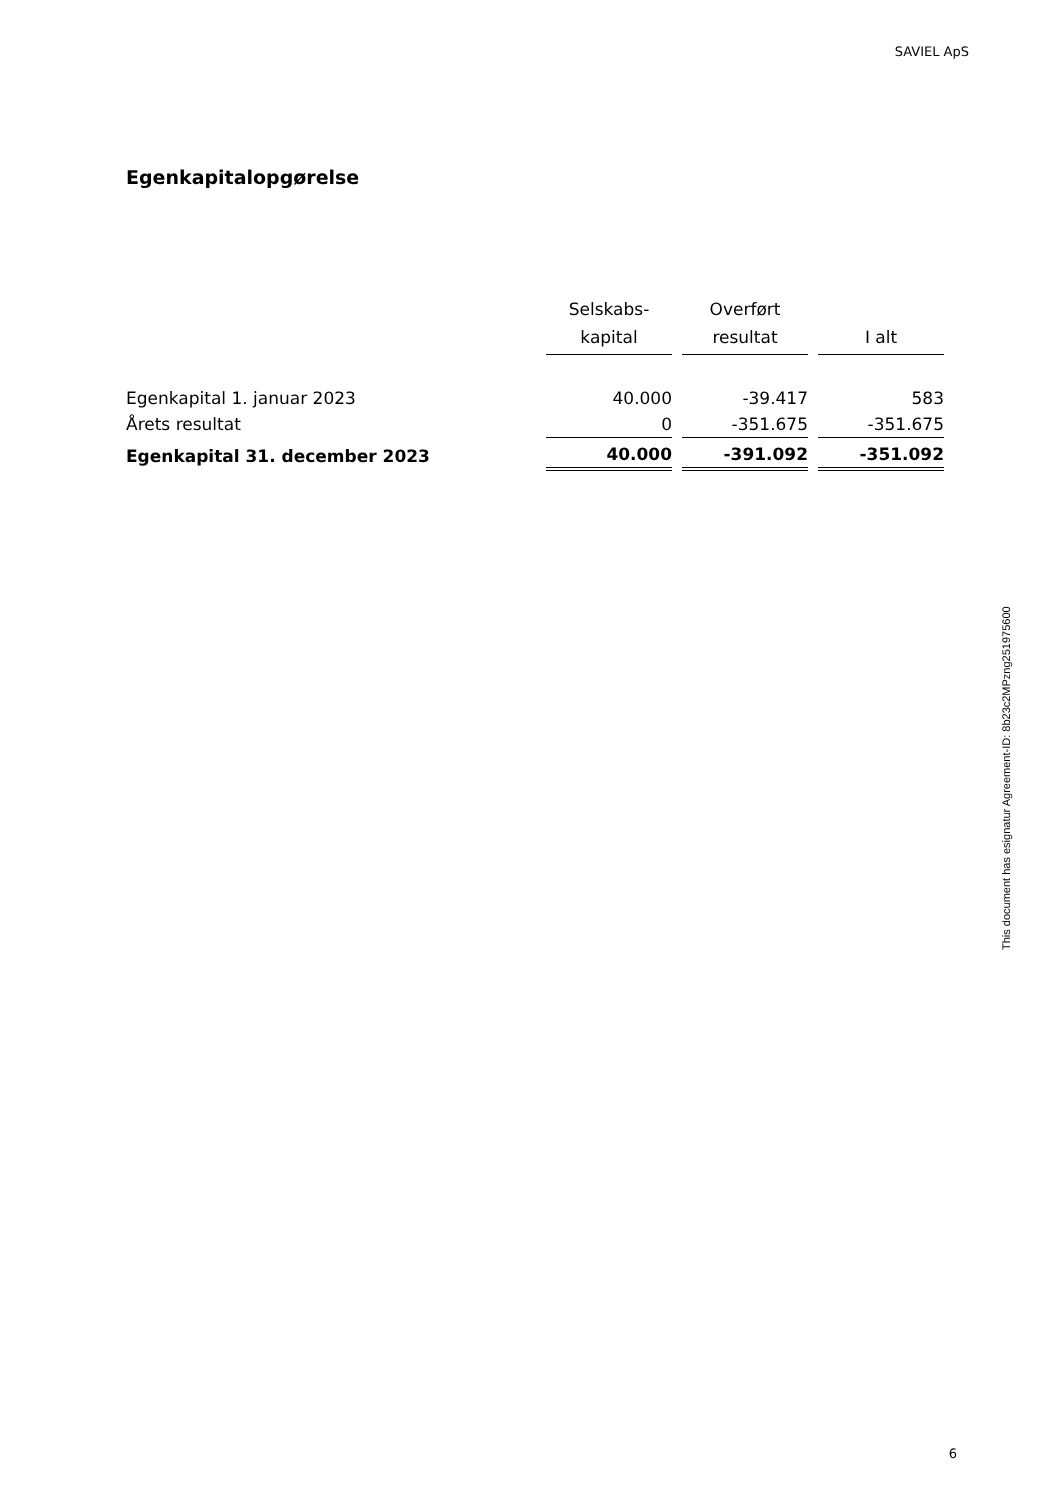SAVIEL ApS
Egenkapitalopgørelse
| | Selskabs- kapital | Overført resultat | I alt |
| Egenkapital 1. januar 2023 | 40.000 | -39.417 | 583 |
| Årets resultat | 0 | -351.675 | -351.675 |
| Egenkapital 31. december 2023 | 40.000 | -391.092 | -351.092 |
This document has esignatur Agreement-ID: 8b23c2MPzng251975600
6